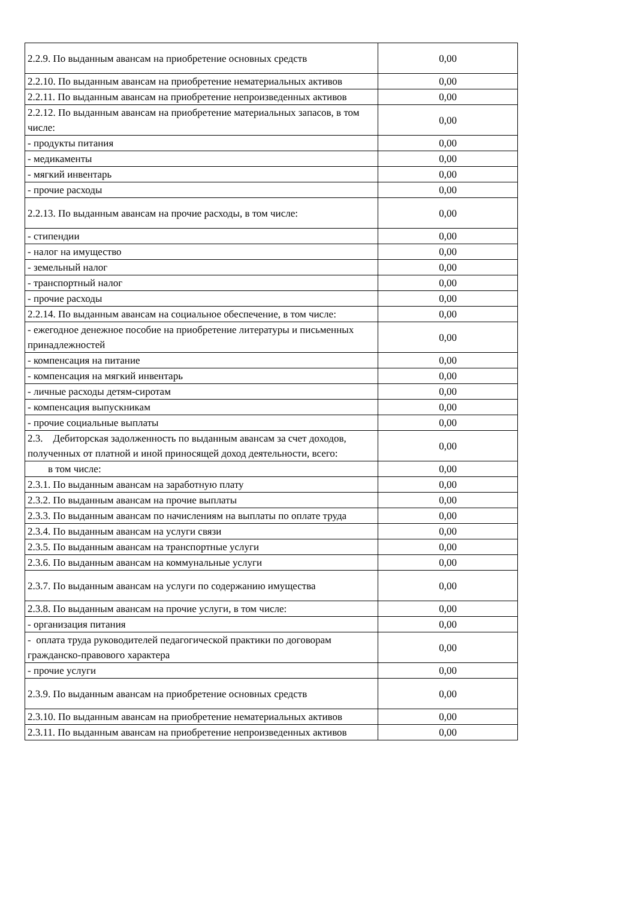| 2.2.9. По выданным авансам на приобретение основных средств | 0,00 |
| 2.2.10. По выданным авансам на приобретение нематериальных активов | 0,00 |
| 2.2.11. По выданным авансам на приобретение непроизведенных активов | 0,00 |
| 2.2.12. По выданным авансам на приобретение материальных запасов, в том числе: | 0,00 |
| - продукты питания | 0,00 |
| - медикаменты | 0,00 |
| - мягкий инвентарь | 0,00 |
| - прочие расходы | 0,00 |
| 2.2.13. По выданным авансам на прочие расходы, в том числе: | 0,00 |
| - стипендии | 0,00 |
| - налог на имущество | 0,00 |
| - земельный налог | 0,00 |
| - транспортный налог | 0,00 |
| - прочие расходы | 0,00 |
| 2.2.14. По выданным авансам на социальное обеспечение, в том числе: | 0,00 |
| - ежегодное денежное пособие на приобретение литературы и письменных принадлежностей | 0,00 |
| - компенсация на питание | 0,00 |
| - компенсация на мягкий инвентарь | 0,00 |
| - личные расходы детям-сиротам | 0,00 |
| - компенсация выпускникам | 0,00 |
| - прочие социальные выплаты | 0,00 |
| 2.3. Дебиторская задолженность по выданным авансам за счет доходов, полученных от платной и иной приносящей доход деятельности, всего: | 0,00 |
| в том числе: | 0,00 |
| 2.3.1. По выданным авансам на заработную плату | 0,00 |
| 2.3.2. По выданным авансам на прочие выплаты | 0,00 |
| 2.3.3. По выданным авансам по начислениям на выплаты по оплате труда | 0,00 |
| 2.3.4. По выданным авансам на услуги связи | 0,00 |
| 2.3.5. По выданным авансам на транспортные услуги | 0,00 |
| 2.3.6. По выданным авансам на коммунальные услуги | 0,00 |
| 2.3.7. По выданным авансам на услуги по содержанию имущества | 0,00 |
| 2.3.8. По выданным авансам на прочие услуги, в том числе: | 0,00 |
| - организация питания | 0,00 |
| - оплата труда руководителей педагогической практики по договорам гражданско-правового характера | 0,00 |
| - прочие услуги | 0,00 |
| 2.3.9. По выданным авансам на приобретение основных средств | 0,00 |
| 2.3.10. По выданным авансам на приобретение нематериальных активов | 0,00 |
| 2.3.11. По выданным авансам на приобретение непроизведенных активов | 0,00 |